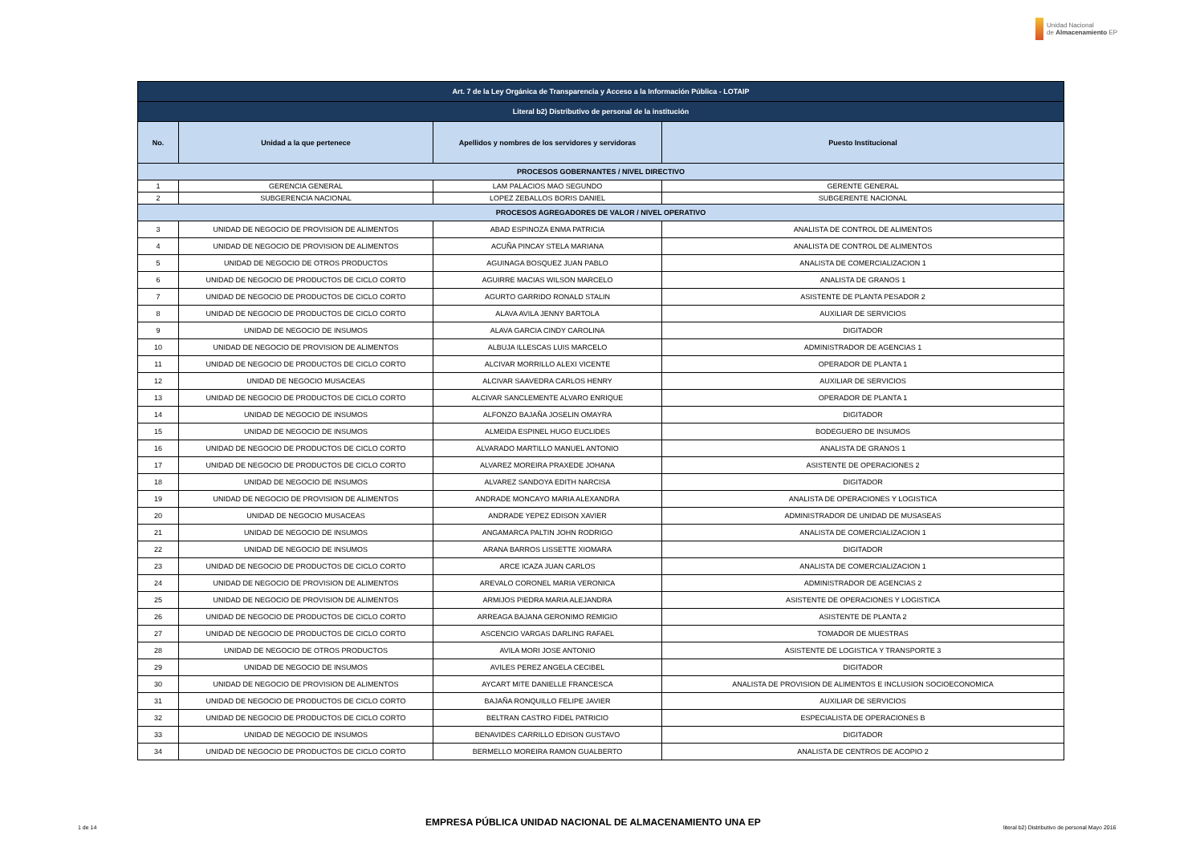Unidad Nacional
de Almacenamiento EP
| Art. 7 de la Ley Orgánica de Transparencia y Acceso a la Información Pública - LOTAIP | | | |
| --- | --- | --- | --- |
| Literal b2) Distributivo de personal de la institución | | | |
| No. | Unidad a la que pertenece | Apellidos y nombres de los servidores y servidoras | Puesto Institucional |
| PROCESOS GOBERNANTES / NIVEL DIRECTIVO | | | |
| 1 | GERENCIA GENERAL | LAM PALACIOS MAO SEGUNDO | GERENTE GENERAL |
| 2 | SUBGERENCIA NACIONAL | LOPEZ ZEBALLOS BORIS DANIEL | SUBGERENTE NACIONAL |
| PROCESOS AGREGADORES DE VALOR / NIVEL OPERATIVO | | | |
| 3 | UNIDAD DE NEGOCIO DE PROVISION DE ALIMENTOS | ABAD ESPINOZA ENMA PATRICIA | ANALISTA DE CONTROL DE ALIMENTOS |
| 4 | UNIDAD DE NEGOCIO DE PROVISION DE ALIMENTOS | ACUÑA PINCAY STELA MARIANA | ANALISTA DE CONTROL DE ALIMENTOS |
| 5 | UNIDAD DE NEGOCIO DE OTROS PRODUCTOS | AGUINAGA BOSQUEZ JUAN PABLO | ANALISTA DE COMERCIALIZACION 1 |
| 6 | UNIDAD DE NEGOCIO DE PRODUCTOS DE CICLO CORTO | AGUIRRE MACIAS WILSON MARCELO | ANALISTA DE GRANOS 1 |
| 7 | UNIDAD DE NEGOCIO DE PRODUCTOS DE CICLO CORTO | AGURTO GARRIDO RONALD STALIN | ASISTENTE DE PLANTA PESADOR 2 |
| 8 | UNIDAD DE NEGOCIO DE PRODUCTOS DE CICLO CORTO | ALAVA AVILA JENNY BARTOLA | AUXILIAR DE SERVICIOS |
| 9 | UNIDAD DE NEGOCIO DE INSUMOS | ALAVA GARCIA CINDY CAROLINA | DIGITADOR |
| 10 | UNIDAD DE NEGOCIO DE PROVISION DE ALIMENTOS | ALBUJA ILLESCAS LUIS MARCELO | ADMINISTRADOR DE AGENCIAS 1 |
| 11 | UNIDAD DE NEGOCIO DE PRODUCTOS DE CICLO CORTO | ALCIVAR MORRILLO ALEXI VICENTE | OPERADOR DE PLANTA 1 |
| 12 | UNIDAD DE NEGOCIO MUSACEAS | ALCIVAR SAAVEDRA CARLOS HENRY | AUXILIAR DE SERVICIOS |
| 13 | UNIDAD DE NEGOCIO DE PRODUCTOS DE CICLO CORTO | ALCIVAR SANCLEMENTE ALVARO ENRIQUE | OPERADOR DE PLANTA 1 |
| 14 | UNIDAD DE NEGOCIO DE INSUMOS | ALFONZO BAJAÑA JOSELIN OMAYRA | DIGITADOR |
| 15 | UNIDAD DE NEGOCIO DE INSUMOS | ALMEIDA ESPINEL HUGO EUCLIDES | BODEGUERO DE INSUMOS |
| 16 | UNIDAD DE NEGOCIO DE PRODUCTOS DE CICLO CORTO | ALVARADO MARTILLO MANUEL ANTONIO | ANALISTA DE GRANOS 1 |
| 17 | UNIDAD DE NEGOCIO DE PRODUCTOS DE CICLO CORTO | ALVAREZ MOREIRA PRAXEDE JOHANA | ASISTENTE DE OPERACIONES 2 |
| 18 | UNIDAD DE NEGOCIO DE INSUMOS | ALVAREZ SANDOYA EDITH NARCISA | DIGITADOR |
| 19 | UNIDAD DE NEGOCIO DE PROVISION DE ALIMENTOS | ANDRADE MONCAYO MARIA ALEXANDRA | ANALISTA DE OPERACIONES Y LOGISTICA |
| 20 | UNIDAD DE NEGOCIO MUSACEAS | ANDRADE YEPEZ EDISON XAVIER | ADMINISTRADOR DE UNIDAD DE MUSASEAS |
| 21 | UNIDAD DE NEGOCIO DE INSUMOS | ANGAMARCA PALTIN JOHN RODRIGO | ANALISTA DE COMERCIALIZACION 1 |
| 22 | UNIDAD DE NEGOCIO DE INSUMOS | ARANA BARROS LISSETTE XIOMARA | DIGITADOR |
| 23 | UNIDAD DE NEGOCIO DE PRODUCTOS DE CICLO CORTO | ARCE ICAZA JUAN CARLOS | ANALISTA DE COMERCIALIZACION 1 |
| 24 | UNIDAD DE NEGOCIO DE PROVISION DE ALIMENTOS | AREVALO CORONEL MARIA VERONICA | ADMINISTRADOR DE AGENCIAS 2 |
| 25 | UNIDAD DE NEGOCIO DE PROVISION DE ALIMENTOS | ARMIJOS PIEDRA MARIA ALEJANDRA | ASISTENTE DE OPERACIONES Y LOGISTICA |
| 26 | UNIDAD DE NEGOCIO DE PRODUCTOS DE CICLO CORTO | ARREAGA BAJANA GERONIMO REMIGIO | ASISTENTE DE PLANTA 2 |
| 27 | UNIDAD DE NEGOCIO DE PRODUCTOS DE CICLO CORTO | ASCENCIO VARGAS DARLING RAFAEL | TOMADOR DE MUESTRAS |
| 28 | UNIDAD DE NEGOCIO DE OTROS PRODUCTOS | AVILA MORI JOSE ANTONIO | ASISTENTE DE LOGISTICA Y TRANSPORTE 3 |
| 29 | UNIDAD DE NEGOCIO DE INSUMOS | AVILES PEREZ ANGELA CECIBEL | DIGITADOR |
| 30 | UNIDAD DE NEGOCIO DE PROVISION DE ALIMENTOS | AYCART MITE DANIELLE FRANCESCA | ANALISTA DE PROVISION DE ALIMENTOS E INCLUSION SOCIOECONOMICA |
| 31 | UNIDAD DE NEGOCIO DE PRODUCTOS DE CICLO CORTO | BAJAÑA RONQUILLO FELIPE JAVIER | AUXILIAR DE SERVICIOS |
| 32 | UNIDAD DE NEGOCIO DE PRODUCTOS DE CICLO CORTO | BELTRAN CASTRO FIDEL PATRICIO | ESPECIALISTA DE OPERACIONES B |
| 33 | UNIDAD DE NEGOCIO DE INSUMOS | BENAVIDES CARRILLO EDISON GUSTAVO | DIGITADOR |
| 34 | UNIDAD DE NEGOCIO DE PRODUCTOS DE CICLO CORTO | BERMELLO MOREIRA RAMON GUALBERTO | ANALISTA DE CENTROS DE ACOPIO 2 |
1 de 14 EMPRESA PÚBLICA UNIDAD NACIONAL DE ALMACENAMIENTO UNA EP literal b2) Distributivo de personal Mayo 2016